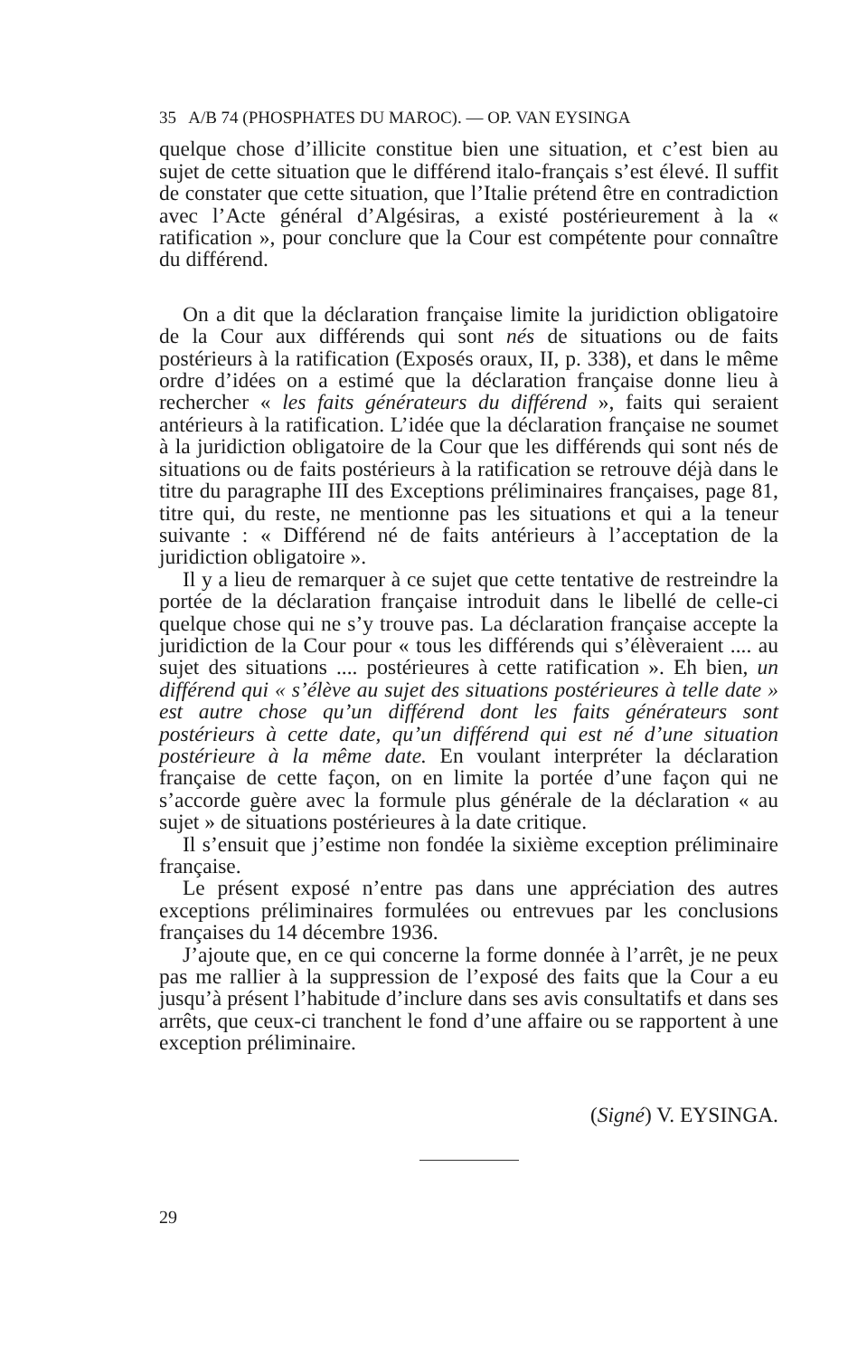35 A/B 74 (PHOSPHATES DU MAROC). — OP. VAN EYSINGA
quelque chose d’illicite constitue bien une situation, et c’est bien au sujet de cette situation que le différend italo-français s’est élevé. Il suffit de constater que cette situation, que l’Italie prétend être en contradiction avec l’Acte général d’Algésiras, a existé postérieurement à la « ratification », pour conclure que la Cour est compétente pour connaître du différend.
On a dit que la déclaration française limite la juridiction obligatoire de la Cour aux différends qui sont nés de situations ou de faits postérieurs à la ratification (Exposés oraux, II, p. 338), et dans le même ordre d’idées on a estimé que la déclaration française donne lieu à rechercher « les faits générateurs du différend », faits qui seraient antérieurs à la ratification. L’idée que la déclaration française ne soumet à la juridiction obligatoire de la Cour que les différends qui sont nés de situations ou de faits postérieurs à la ratification se retrouve déjà dans le titre du paragraphe III des Exceptions préliminaires françaises, page 81, titre qui, du reste, ne mentionne pas les situations et qui a la teneur suivante : « Différend né de faits antérieurs à l’acceptation de la juridiction obligatoire ».
Il y a lieu de remarquer à ce sujet que cette tentative de restreindre la portée de la déclaration française introduit dans le libellé de celle-ci quelque chose qui ne s’y trouve pas. La déclaration française accepte la juridiction de la Cour pour « tous les différends qui s’élèveraient .... au sujet des situations .... postérieures à cette ratification ». Eh bien, un différend qui « s’élève au sujet des situations postérieures à telle date » est autre chose qu’un différend dont les faits générateurs sont postérieurs à cette date, qu’un différend qui est né d’une situation postérieure à la même date. En voulant interpréter la déclaration française de cette façon, on en limite la portée d’une façon qui ne s’accorde guère avec la formule plus générale de la déclaration « au sujet » de situations postérieures à la date critique.
Il s’ensuit que j’estime non fondée la sixième exception préliminaire française.
Le présent exposé n’entre pas dans une appréciation des autres exceptions préliminaires formulées ou entrevues par les conclusions françaises du 14 décembre 1936.
J’ajoute que, en ce qui concerne la forme donnée à l’arrêt, je ne peux pas me rallier à la suppression de l’exposé des faits que la Cour a eu jusqu’à présent l’habitude d’inclure dans ses avis consultatifs et dans ses arrêts, que ceux-ci tranchent le fond d’une affaire ou se rapportent à une exception préliminaire.
(Signé) V. EYSINGA.
29